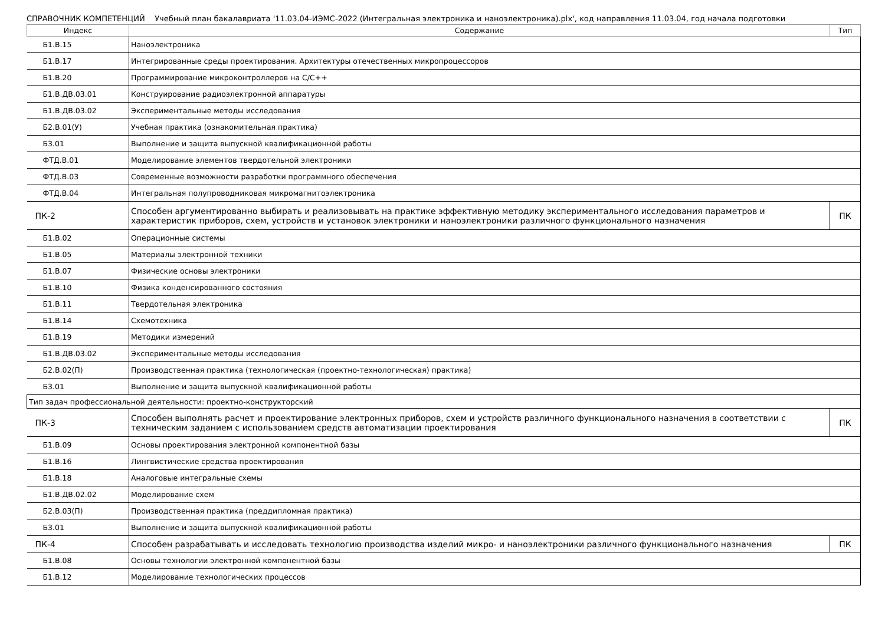СПРАВОЧНИК КОМПЕТЕНЦИЙ Учебный план бакалавриата '11.03.04-ИЭМС-2022 (Интегральная электроника и наноэлектроника).plx', код направления 11.03.04, год начала подготовки
| Индекс | Содержание | Тип |
| --- | --- | --- |
| Б1.В.15 | Наноэлектроника | |
| Б1.В.17 | Интегрированные среды проектирования. Архитектуры отечественных микропроцессоров | |
| Б1.В.20 | Программирование микроконтроллеров на С/С++ | |
| Б1.В.ДВ.03.01 | Конструирование радиоэлектронной аппаратуры | |
| Б1.В.ДВ.03.02 | Экспериментальные методы исследования | |
| Б2.В.01(У) | Учебная практика (ознакомительная практика) | |
| Б3.01 | Выполнение и защита выпускной квалификационной работы | |
| ФТД.В.01 | Моделирование элементов твердотельной электроники | |
| ФТД.В.03 | Современные возможности разработки программного обеспечения | |
| ФТД.В.04 | Интегральная полупроводниковая микромагнитоэлектроника | |
| ПК-2 | Способен аргументированно выбирать и реализовывать на практике эффективную методику экспериментального исследования параметров и характеристик приборов, схем, устройств и установок электроники и наноэлектроники различного функционального назначения | ПК |
| Б1.В.02 | Операционные системы | |
| Б1.В.05 | Материалы электронной техники | |
| Б1.В.07 | Физические основы электроники | |
| Б1.В.10 | Физика конденсированного состояния | |
| Б1.В.11 | Твердотельная электроника | |
| Б1.В.14 | Схемотехника | |
| Б1.В.19 | Методики измерений | |
| Б1.В.ДВ.03.02 | Экспериментальные методы исследования | |
| Б2.В.02(П) | Производственная практика (технологическая (проектно-технологическая) практика) | |
| Б3.01 | Выполнение и защита выпускной квалификационной работы | |
| Тип задач профессиональной деятельности: проектно-конструкторский | | |
| ПК-3 | Способен выполнять расчет и проектирование электронных приборов, схем и устройств различного функционального назначения в соответствии с техническим заданием с использованием средств автоматизации проектирования | ПК |
| Б1.В.09 | Основы проектирования электронной компонентной базы | |
| Б1.В.16 | Лингвистические средства проектирования | |
| Б1.В.18 | Аналоговые интегральные схемы | |
| Б1.В.ДВ.02.02 | Моделирование схем | |
| Б2.В.03(П) | Производственная практика (преддипломная практика) | |
| Б3.01 | Выполнение и защита выпускной квалификационной работы | |
| ПК-4 | Способен разрабатывать и исследовать технологию производства изделий микро- и наноэлектроники различного функционального назначения | ПК |
| Б1.В.08 | Основы технологии электронной компонентной базы | |
| Б1.В.12 | Моделирование технологических процессов | |